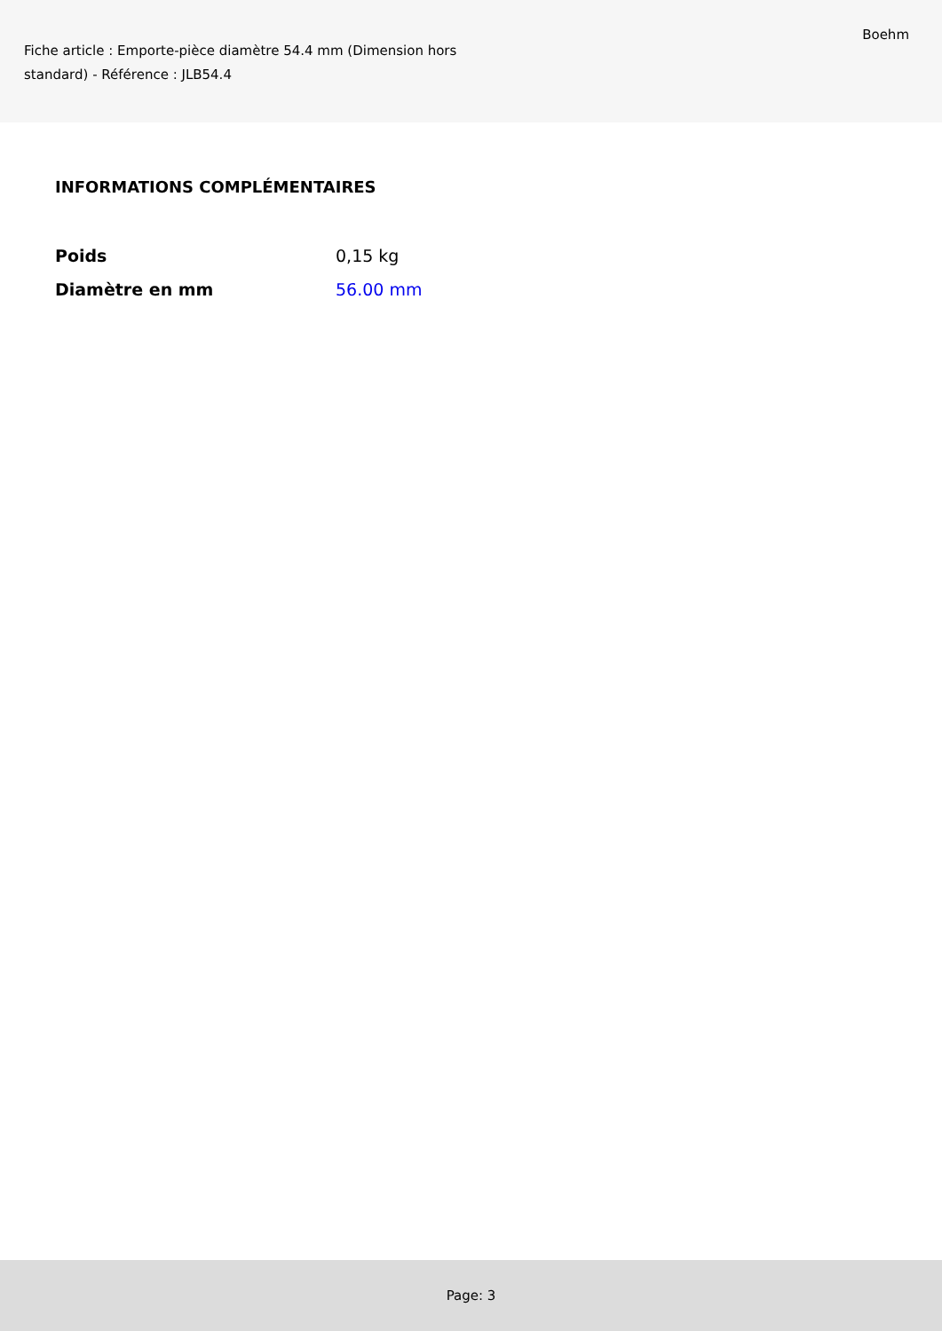Fiche article : Emporte-pièce diamètre 54.4 mm (Dimension hors standard) - Référence : JLB54.4
Boehm
INFORMATIONS COMPLÉMENTAIRES
| Poids | 0,15 kg |
| Diamètre en mm | 56.00 mm |
Page: 3